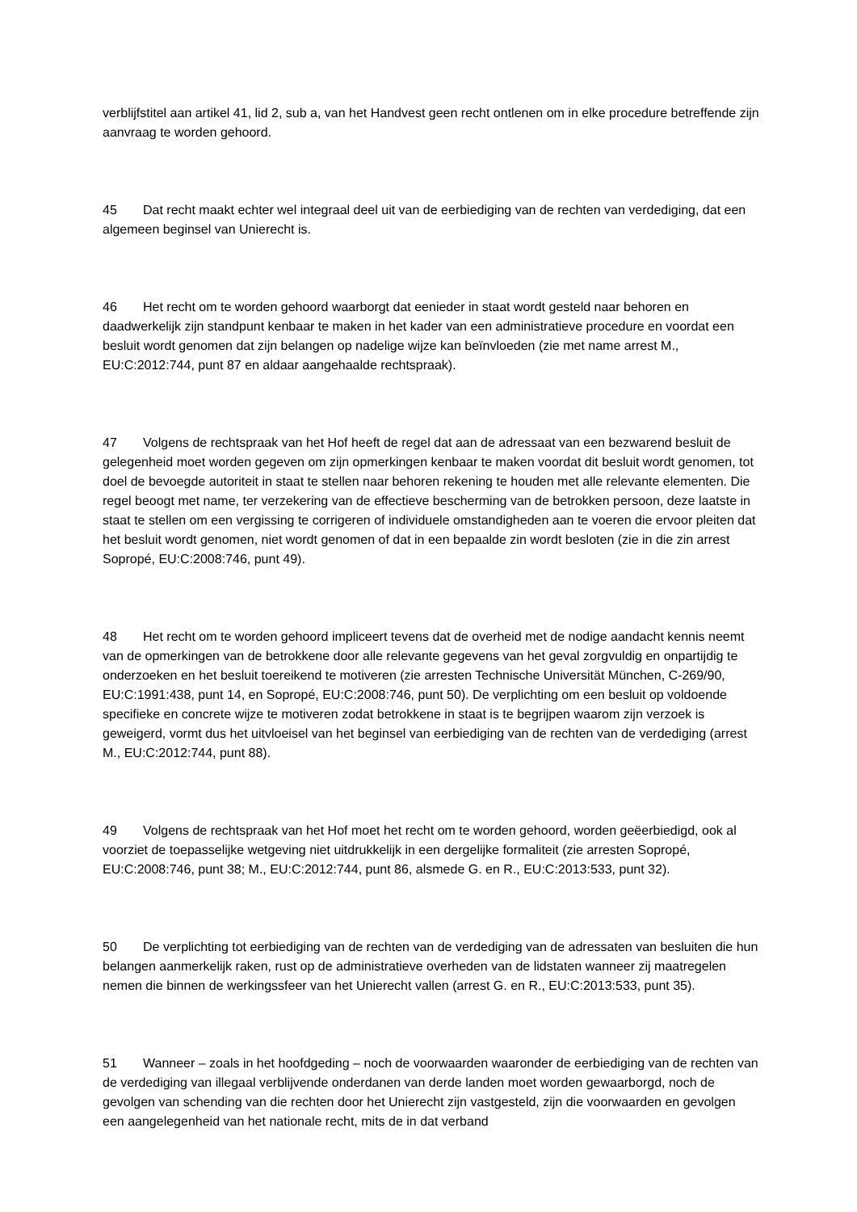verblijfstitel aan artikel 41, lid 2, sub a, van het Handvest geen recht ontlenen om in elke procedure betreffende zijn aanvraag te worden gehoord.
45 Dat recht maakt echter wel integraal deel uit van de eerbiediging van de rechten van verdediging, dat een algemeen beginsel van Unierecht is.
46 Het recht om te worden gehoord waarborgt dat eenieder in staat wordt gesteld naar behoren en daadwerkelijk zijn standpunt kenbaar te maken in het kader van een administratieve procedure en voordat een besluit wordt genomen dat zijn belangen op nadelige wijze kan beïnvloeden (zie met name arrest M., EU:C:2012:744, punt 87 en aldaar aangehaalde rechtspraak).
47 Volgens de rechtspraak van het Hof heeft de regel dat aan de adressaat van een bezwarend besluit de gelegenheid moet worden gegeven om zijn opmerkingen kenbaar te maken voordat dit besluit wordt genomen, tot doel de bevoegde autoriteit in staat te stellen naar behoren rekening te houden met alle relevante elementen. Die regel beoogt met name, ter verzekering van de effectieve bescherming van de betrokken persoon, deze laatste in staat te stellen om een vergissing te corrigeren of individuele omstandigheden aan te voeren die ervoor pleiten dat het besluit wordt genomen, niet wordt genomen of dat in een bepaalde zin wordt besloten (zie in die zin arrest Sopropé, EU:C:2008:746, punt 49).
48 Het recht om te worden gehoord impliceert tevens dat de overheid met de nodige aandacht kennis neemt van de opmerkingen van de betrokkene door alle relevante gegevens van het geval zorgvuldig en onpartijdig te onderzoeken en het besluit toereikend te motiveren (zie arresten Technische Universität München, C‑269/90, EU:C:1991:438, punt 14, en Sopropé, EU:C:2008:746, punt 50). De verplichting om een besluit op voldoende specifieke en concrete wijze te motiveren zodat betrokkene in staat is te begrijpen waarom zijn verzoek is geweigerd, vormt dus het uitvloeisel van het beginsel van eerbiediging van de rechten van de verdediging (arrest M., EU:C:2012:744, punt 88).
49 Volgens de rechtspraak van het Hof moet het recht om te worden gehoord, worden geëerbiedigd, ook al voorziet de toepasselijke wetgeving niet uitdrukkelijk in een dergelijke formaliteit (zie arresten Sopropé, EU:C:2008:746, punt 38; M., EU:C:2012:744, punt 86, alsmede G. en R., EU:C:2013:533, punt 32).
50 De verplichting tot eerbiediging van de rechten van de verdediging van de adressaten van besluiten die hun belangen aanmerkelijk raken, rust op de administratieve overheden van de lidstaten wanneer zij maatregelen nemen die binnen de werkingssfeer van het Unierecht vallen (arrest G. en R., EU:C:2013:533, punt 35).
51 Wanneer – zoals in het hoofdgeding – noch de voorwaarden waaronder de eerbiediging van de rechten van de verdediging van illegaal verblijvende onderdanen van derde landen moet worden gewaarborgd, noch de gevolgen van schending van die rechten door het Unierecht zijn vastgesteld, zijn die voorwaarden en gevolgen een aangelegenheid van het nationale recht, mits de in dat verband